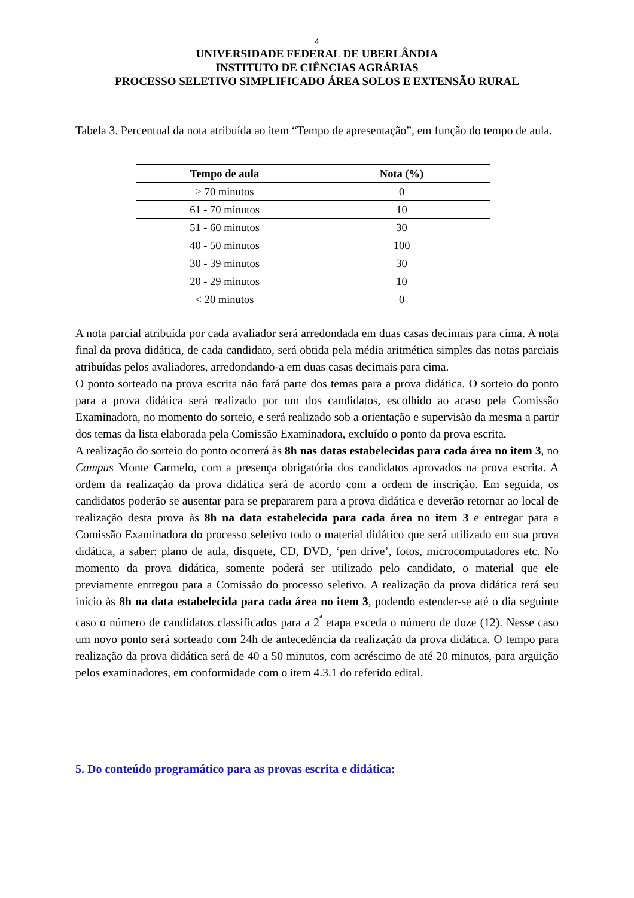4
UNIVERSIDADE FEDERAL DE UBERLÂNDIA
INSTITUTO DE CIÊNCIAS AGRÁRIAS
PROCESSO SELETIVO SIMPLIFICADO ÁREA SOLOS E EXTENSÃO RURAL
Tabela 3. Percentual da nota atribuída ao item “Tempo de apresentação”, em função do tempo de aula.
| Tempo de aula | Nota (%) |
| --- | --- |
| > 70 minutos | 0 |
| 61 - 70 minutos | 10 |
| 51 - 60 minutos | 30 |
| 40 - 50 minutos | 100 |
| 30 - 39 minutos | 30 |
| 20 - 29 minutos | 10 |
| < 20 minutos | 0 |
A nota parcial atribuída por cada avaliador será arredondada em duas casas decimais para cima. A nota final da prova didática, de cada candidato, será obtida pela média aritmética simples das notas parciais atribuídas pelos avaliadores, arredondando-a em duas casas decimais para cima.
O ponto sorteado na prova escrita não fará parte dos temas para a prova didática. O sorteio do ponto para a prova didática será realizado por um dos candidatos, escolhido ao acaso pela Comissão Examinadora, no momento do sorteio, e será realizado sob a orientação e supervisão da mesma a partir dos temas da lista elaborada pela Comissão Examinadora, excluído o ponto da prova escrita.
A realização do sorteio do ponto ocorrerá às 8h nas datas estabelecidas para cada área no item 3, no Campus Monte Carmelo, com a presença obrigatória dos candidatos aprovados na prova escrita. A ordem da realização da prova didática será de acordo com a ordem de inscrição. Em seguida, os candidatos poderão se ausentar para se prepararem para a prova didática e deverão retornar ao local de realização desta prova às 8h na data estabelecida para cada área no item 3 e entregar para a Comissão Examinadora do processo seletivo todo o material didático que será utilizado em sua prova didática, a saber: plano de aula, disquete, CD, DVD, ‘pen drive’, fotos, microcomputadores etc. No momento da prova didática, somente poderá ser utilizado pelo candidato, o material que ele previamente entregou para a Comissão do processo seletivo. A realização da prova didática terá seu início às 8h na data estabelecida para cada área no item 3, podendo estender-se até o dia seguinte caso o número de candidatos classificados para a 2<sup>ª</sup> etapa exceda o número de doze (12). Nesse caso um novo ponto será sorteado com 24h de antecedência da realização da prova didática. O tempo para realização da prova didática será de 40 a 50 minutos, com acréscimo de até 20 minutos, para arguição pelos examinadores, em conformidade com o item 4.3.1 do referido edital.
5. Do conteúdo programático para as provas escrita e didática: